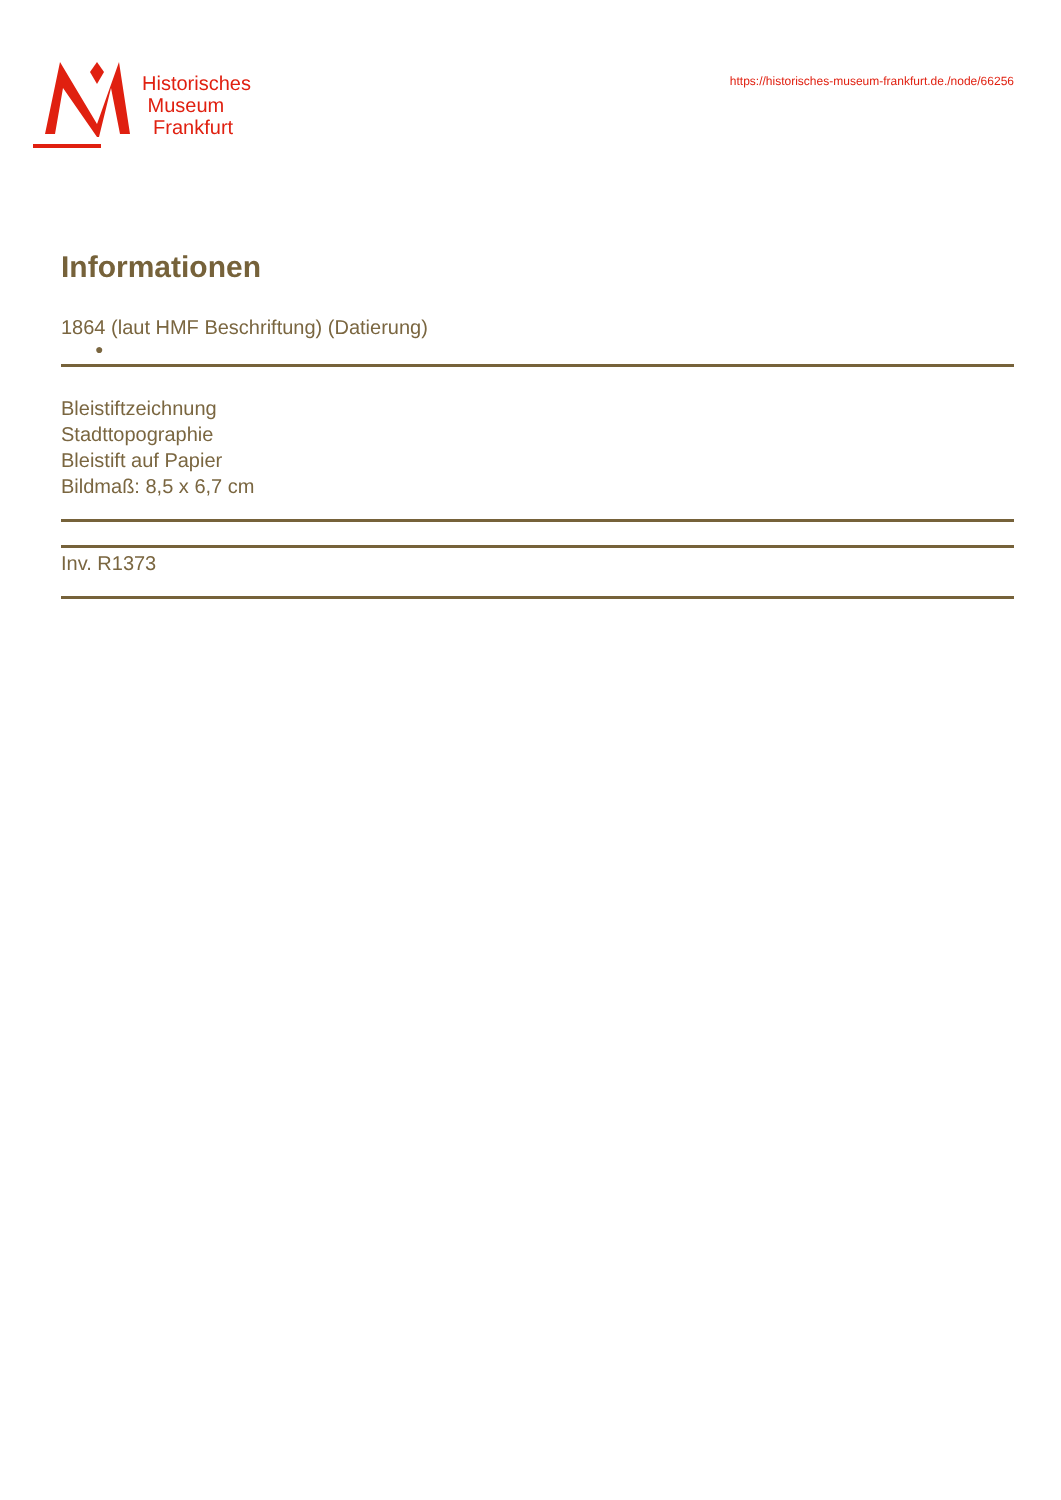Historisches
Museum
Frankfurt
https://historisches-museum-frankfurt.de./node/66256
Informationen
1864 (laut HMF Beschriftung) (Datierung)
●
Bleistiftzeichnung
Stadttopographie
Bleistift auf Papier
Bildmaß: 8,5 x 6,7 cm
Inv. R1373